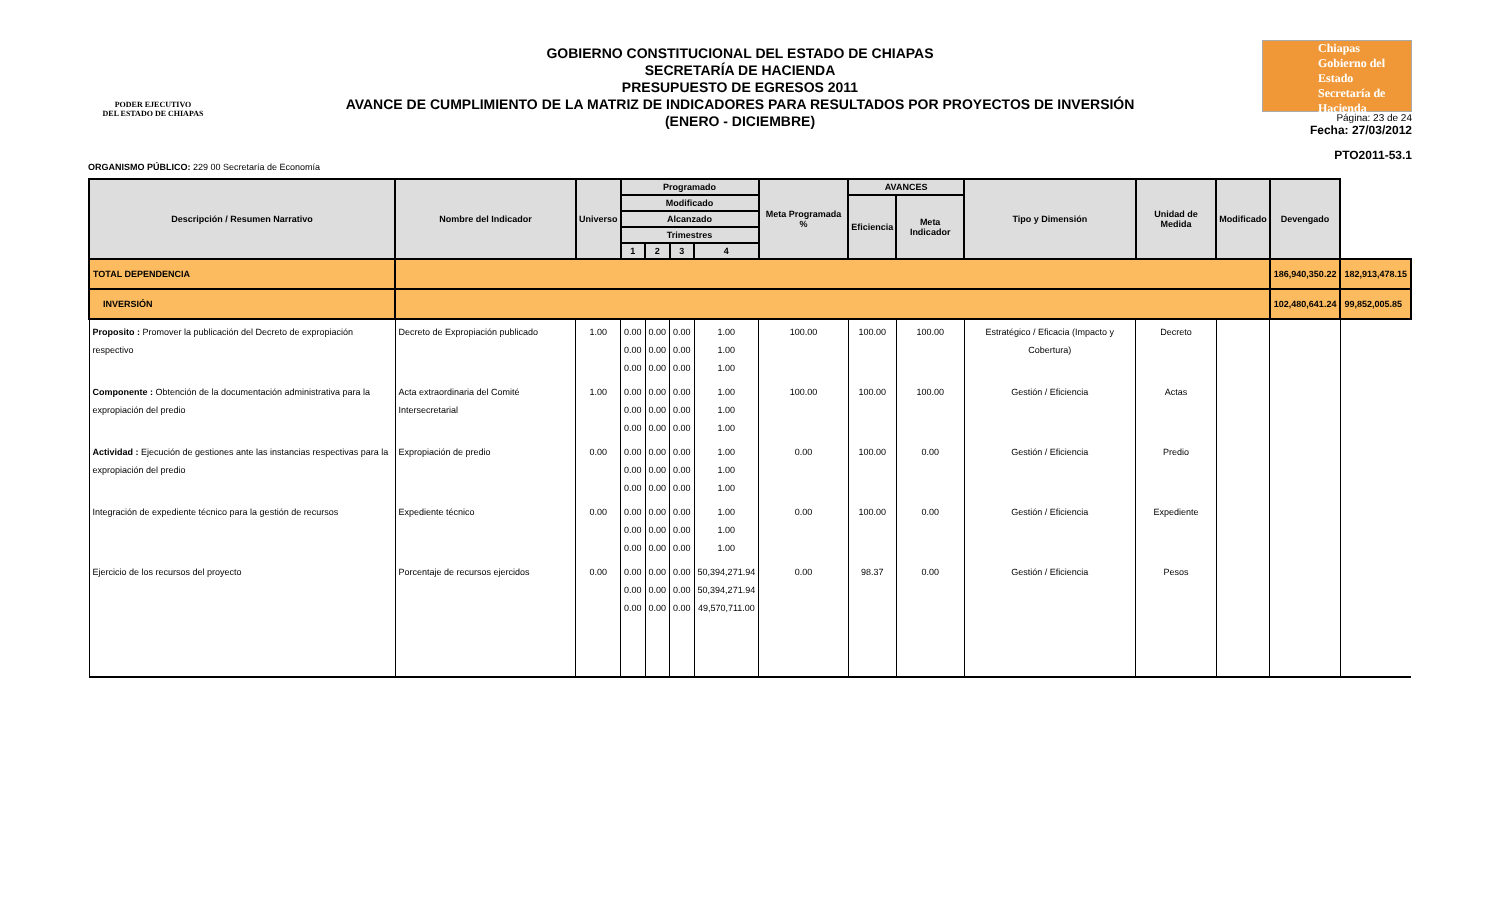PODER EJECUTIVO
DEL ESTADO DE CHIAPAS
GOBIERNO CONSTITUCIONAL DEL ESTADO DE CHIAPAS
SECRETARÍA DE HACIENDA
PRESUPUESTO DE EGRESOS 2011
AVANCE DE CUMPLIMIENTO DE LA MATRIZ DE INDICADORES PARA RESULTADOS POR PROYECTOS DE INVERSIÓN
(ENERO - DICIEMBRE)
Chiapas
Gobierno del Estado
Secretaría de Hacienda
Página: 23 de 24
Fecha: 27/03/2012
PTO2011-53.1
ORGANISMO PÚBLICO: 229 00 Secretaría de Economía
| Descripción / Resumen Narrativo | Nombre del Indicador | Universo | Programado | | | | Meta Programada % | AVANCES | | Tipo y Dimensión | Unidad de Medida | Modificado | Devengado | |
| --- | --- | --- | --- | --- | --- | --- | --- | --- | --- | --- | --- | --- | --- | --- |
| | | | Modificado | | | | | Eficiencia | Meta Indicador | | | | | |
| | | | Alcanzado | | | | | | | | | | | |
| | | | Trimestres | | | | | | | | | | | |
| | | | 1 | 2 | 3 | 4 | | | | | | | | |
| TOTAL DEPENDENCIA | | | | | | | | | | | | | 186,940,350.22 | 182,913,478.15 |
| INVERSIÓN | | | | | | | | | | | | | 102,480,641.24 | 99,852,005.85 |
| Proposito : Promover la publicación del Decreto de expropiación respectivo | Decreto de Expropiación publicado | 1.00 | 0.00 0.00 0.00 | 0.00 0.00 0.00 | 0.00 0.00 0.00 | 1.00 1.00 1.00 | 100.00 | 100.00 | 100.00 | Estratégico / Eficacia (Impacto y Cobertura) | Decreto | | | |
| Componente : Obtención de la documentación administrativa para la expropiación del predio | Acta extraordinaria del Comité Intersecretarial | 1.00 | 0.00 0.00 0.00 | 0.00 0.00 0.00 | 0.00 0.00 0.00 | 1.00 1.00 1.00 | 100.00 | 100.00 | 100.00 | Gestión / Eficiencia | Actas | | | |
| Actividad : Ejecución de gestiones ante las instancias respectivas para la expropiación del predio | Expropiación de predio | 0.00 | 0.00 0.00 0.00 | 0.00 0.00 0.00 | 0.00 0.00 0.00 | 1.00 1.00 1.00 | 0.00 | 100.00 | 0.00 | Gestión / Eficiencia | Predio | | | |
| Integración de expediente técnico para la gestión de recursos | Expediente técnico | 0.00 | 0.00 0.00 0.00 | 0.00 0.00 0.00 | 0.00 0.00 0.00 | 1.00 1.00 1.00 | 0.00 | 100.00 | 0.00 | Gestión / Eficiencia | Expediente | | | |
| Ejercicio de los recursos del proyecto | Porcentaje de recursos ejercidos | 0.00 | 0.00 0.00 0.00 | 0.00 0.00 0.00 | 0.00 0.00 0.00 | 50,394,271.94 50,394,271.94 49,570,711.00 | 0.00 | 98.37 | 0.00 | Gestión / Eficiencia | Pesos | | | |